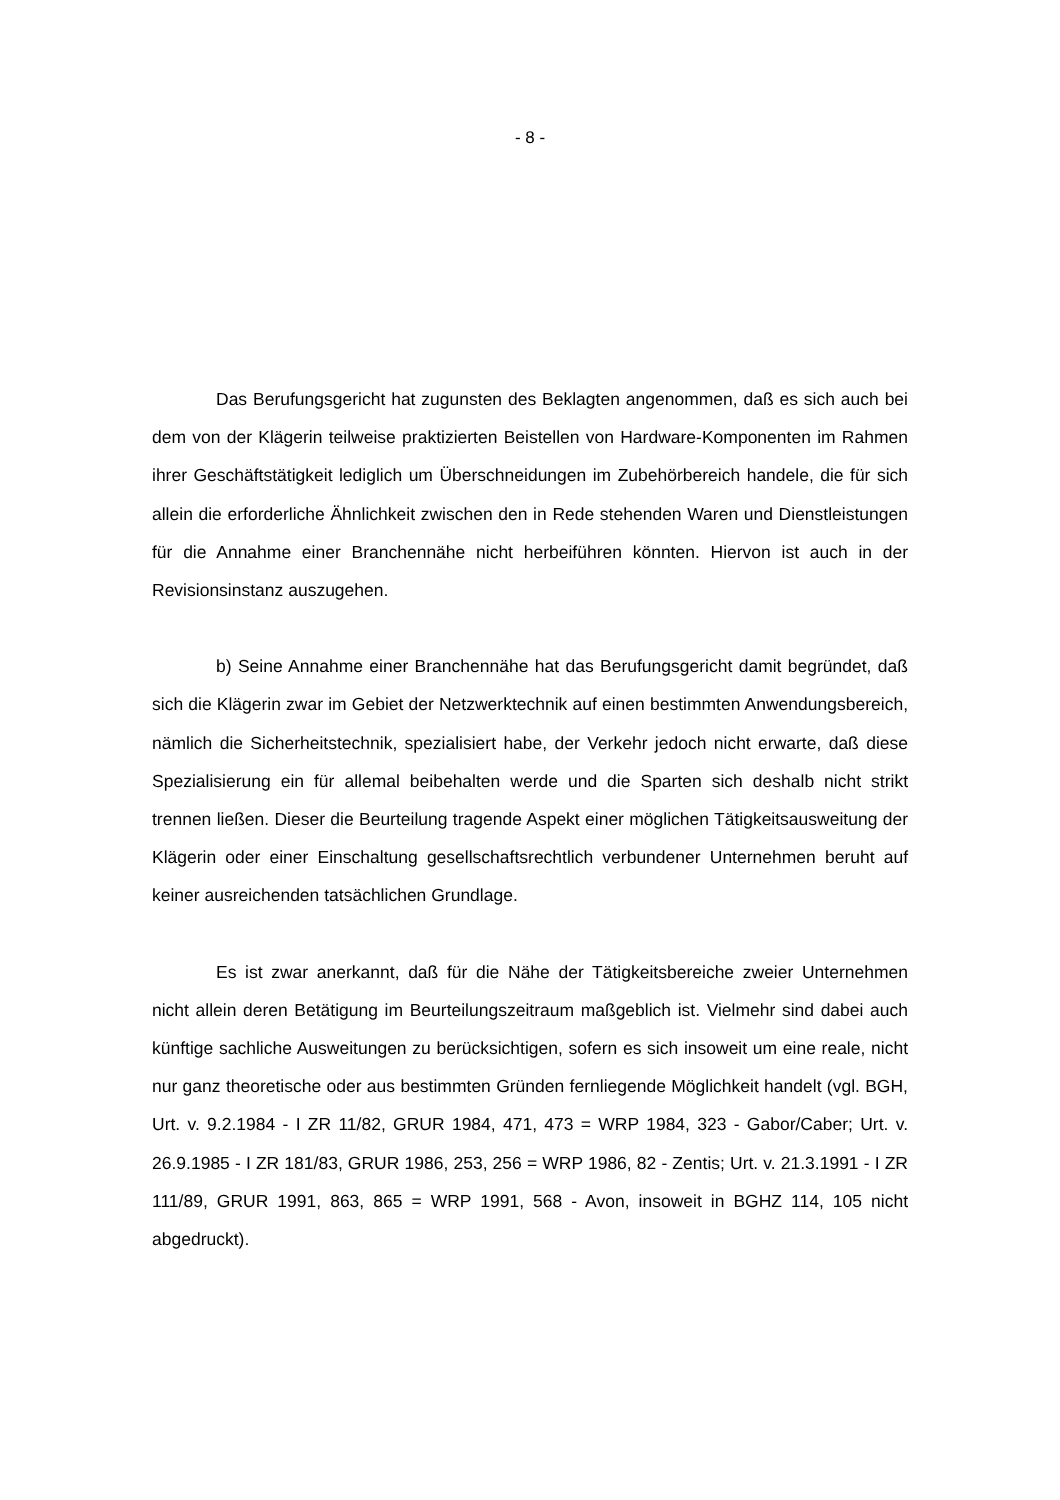- 8 -
Das Berufungsgericht hat zugunsten des Beklagten angenommen, daß es sich auch bei dem von der Klägerin teilweise praktizierten Beistellen von Hardware-Komponenten im Rahmen ihrer Geschäftstätigkeit lediglich um Überschneidungen im Zubehörbereich handele, die für sich allein die erforderliche Ähnlichkeit zwischen den in Rede stehenden Waren und Dienstleistungen für die Annahme einer Branchennähe nicht herbeiführen könnten. Hiervon ist auch in der Revisionsinstanz auszugehen.
b) Seine Annahme einer Branchennähe hat das Berufungsgericht damit begründet, daß sich die Klägerin zwar im Gebiet der Netzwerktechnik auf einen bestimmten Anwendungsbereich, nämlich die Sicherheitstechnik, spezialisiert habe, der Verkehr jedoch nicht erwarte, daß diese Spezialisierung ein für allemal beibehalten werde und die Sparten sich deshalb nicht strikt trennen ließen. Dieser die Beurteilung tragende Aspekt einer möglichen Tätigkeitsausweitung der Klägerin oder einer Einschaltung gesellschaftsrechtlich verbundener Unternehmen beruht auf keiner ausreichenden tatsächlichen Grundlage.
Es ist zwar anerkannt, daß für die Nähe der Tätigkeitsbereiche zweier Unternehmen nicht allein deren Betätigung im Beurteilungszeitraum maßgeblich ist. Vielmehr sind dabei auch künftige sachliche Ausweitungen zu berücksichtigen, sofern es sich insoweit um eine reale, nicht nur ganz theoretische oder aus bestimmten Gründen fernliegende Möglichkeit handelt (vgl. BGH, Urt. v. 9.2.1984 - I ZR 11/82, GRUR 1984, 471, 473 = WRP 1984, 323 - Gabor/Caber; Urt. v. 26.9.1985 - I ZR 181/83, GRUR 1986, 253, 256 = WRP 1986, 82 - Zentis; Urt. v. 21.3.1991 - I ZR 111/89, GRUR 1991, 863, 865 = WRP 1991, 568 - Avon, insoweit in BGHZ 114, 105 nicht abgedruckt).